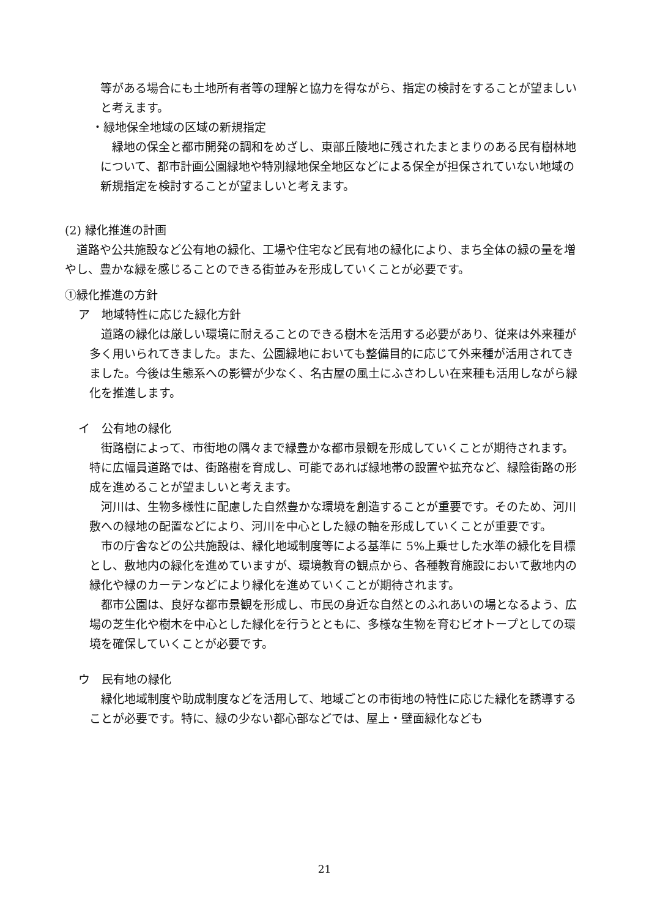等がある場合にも土地所有者等の理解と協力を得ながら、指定の検討をすることが望ましいと考えます。
・緑地保全地域の区域の新規指定
　緑地の保全と都市開発の調和をめざし、東部丘陵地に残されたまとまりのある民有樹林地について、都市計画公園緑地や特別緑地保全地区などによる保全が担保されていない地域の新規指定を検討することが望ましいと考えます。
(2) 緑化推進の計画
　道路や公共施設など公有地の緑化、工場や住宅など民有地の緑化により、まち全体の緑の量を増やし、豊かな緑を感じることのできる街並みを形成していくことが必要です。
①緑化推進の方針
ア　地域特性に応じた緑化方針
　道路の緑化は厳しい環境に耐えることのできる樹木を活用する必要があり、従来は外来種が多く用いられてきました。また、公園緑地においても整備目的に応じて外来種が活用されてきました。今後は生態系への影響が少なく、名古屋の風土にふさわしい在来種も活用しながら緑化を推進します。
イ　公有地の緑化
　街路樹によって、市街地の隅々まで緑豊かな都市景観を形成していくことが期待されます。特に広幅員道路では、街路樹を育成し、可能であれば緑地帯の設置や拡充など、緑陰街路の形成を進めることが望ましいと考えます。
　河川は、生物多様性に配慮した自然豊かな環境を創造することが重要です。そのため、河川敷への緑地の配置などにより、河川を中心とした緑の軸を形成していくことが重要です。
　市の庁舎などの公共施設は、緑化地域制度等による基準に 5%上乗せした水準の緑化を目標とし、敷地内の緑化を進めていますが、環境教育の観点から、各種教育施設において敷地内の緑化や緑のカーテンなどにより緑化を進めていくことが期待されます。
　都市公園は、良好な都市景観を形成し、市民の身近な自然とのふれあいの場となるよう、広場の芝生化や樹木を中心とした緑化を行うとともに、多様な生物を育むビオトープとしての環境を確保していくことが必要です。
ウ　民有地の緑化
　緑化地域制度や助成制度などを活用して、地域ごとの市街地の特性に応じた緑化を誘導することが必要です。特に、緑の少ない都心部などでは、屋上・壁面緑化なども
21